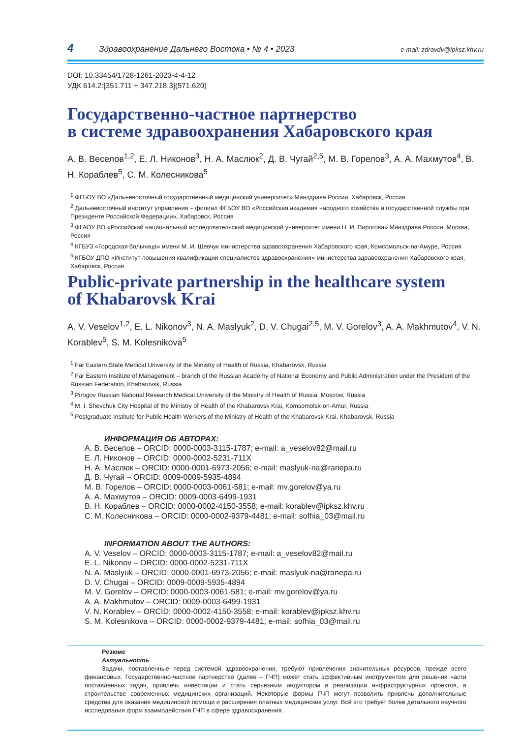4 Здравоохранение Дальнего Востока • № 4 • 2023 e-mail: zdravdv@ipksz.khv.ru
DOI: 10.33454/1728-1261-2023-4-4-12
УДК 614.2:[351.711 + 347.218.3](571.620)
Государственно-частное партнерство
в системе здравоохранения Хабаровского края
А. В. Веселов<sup>1,2</sup>, Е. Л. Никонов<sup>3</sup>, Н. А. Маслюк<sup>2</sup>, Д. В. Чугай<sup>2,5</sup>, М. В. Горелов<sup>3</sup>, А. А. Махмутов<sup>4</sup>, В. Н. Кораблев<sup>5</sup>, С. М. Колесникова<sup>5</sup>
<sup>1</sup> ФГБОУ ВО «Дальневосточный государственный медицинский университет» Минздрава России, Хабаровск, Россия
<sup>2</sup> Дальневосточный институт управления – филиал ФГБОУ ВО «Российская академия народного хозяйства и государственной службы при Президенте Российской Федерации», Хабаровск, Россия
<sup>3</sup> ФГАОУ ВО «Российский национальный исследовательский медицинский университет имени Н. И. Пирогова» Минздрава России, Москва, Россия
<sup>4</sup> КГБУЗ «Городская больница» имени М. И. Шевчук министерства здравоохранения Хабаровского края, Комсомольск-на-Амуре, Россия
<sup>5</sup> КГБОУ ДПО «Институт повышения квалификации специалистов здравоохранения» министерства здравоохранения Хабаровского края, Хабаровск, Россия
Public-private partnership in the healthcare system
of Khabarovsk Krai
A. V. Veselov<sup>1,2</sup>, E. L. Nikonov<sup>3</sup>, N. A. Maslyuk<sup>2</sup>, D. V. Chugai<sup>2,5</sup>, M. V. Gorelov<sup>3</sup>, A. A. Makhmutov<sup>4</sup>, V. N. Korablev<sup>5</sup>, S. M. Kolesnikova<sup>5</sup>
<sup>1</sup> Far Eastern State Medical University of the Ministry of Health of Russia, Khabarovsk, Russia
<sup>2</sup> Far Eastern Institute of Management – branch of the Russian Academy of National Economy and Public Administration under the President of the Russian Federation, Khabarovsk, Russia
<sup>3</sup> Pirogov Russian National Research Medical University of the Ministry of Health of Russia, Moscow, Russia
<sup>4</sup> M. I. Shevchuk City Hospital of the Ministry of Health of the Khabarovsk Krai, Komsomolsk-on-Amur, Russia
<sup>5</sup> Postgraduate Institute for Public Health Workers of the Ministry of Health of the Khabarovsk Krai, Khabarovsk, Russia
ИНФОРМАЦИЯ ОБ АВТОРАХ:
А. В. Веселов – ORCID: 0000-0003-3115-1787; e-mail: a_veselov82@mail.ru
Е. Л. Никонов – ORCID: 0000-0002-5231-711X
Н. А. Маслюк – ORCID: 0000-0001-6973-2056; e-mail: maslyuk-na@ranepa.ru
Д. В. Чугай – ORCID: 0009-0009-5935-4894
М. В. Горелов – ORCID: 0000-0003-0061-581; e-mail: mv.gorelov@ya.ru
А. А. Махмутов – ORCID: 0009-0003-6499-1931
В. Н. Кораблев – ORCID: 0000-0002-4150-3558; e-mail: korablev@ipksz.khv.ru
С. М. Колесникова – ORCID: 0000-0002-9379-4481; e-mail: sofhia_03@mail.ru
INFORMATION ABOUT THE AUTHORS:
A. V. Veselov – ORCID: 0000-0003-3115-1787; e-mail: a_veselov82@mail.ru
E. L. Nikonov – ORCID: 0000-0002-5231-711X
N. A. Maslyuk – ORCID: 0000-0001-6973-2056; e-mail: maslyuk-na@ranepa.ru
D. V. Chugai – ORCID: 0009-0009-5935-4894
M. V. Gorelov – ORCID: 0000-0003-0061-581; e-mail: mv.gorelov@ya.ru
A. A. Makhmutov – ORCID: 0009-0003-6499-1931
V. N. Korablev – ORCID: 0000-0002-4150-3558; e-mail: korablev@ipksz.khv.ru
S. M. Kolesnikova – ORCID: 0000-0002-9379-4481; e-mail: sofhia_03@mail.ru
Резюме
Актуальность
Задачи, поставленные перед системой здравоохранения, требуют привлечения значительных ресурсов, прежде всего финансовых. Государственно-частное партнерство (далее – ГЧП) может стать эффективным инструментом для решения части поставленных задач, привлечь инвестиции и стать серьезным индуктором в реализации инфраструктурных проектов, в строительстве современных медицинских организаций. Некоторые формы ГЧП могут позволить привлечь дополнительные средства для оказания медицинской помощи и расширения платных медицинских услуг. Всё это требует более детального научного исследования форм взаимодействия ГЧП в сфере здравоохранения.